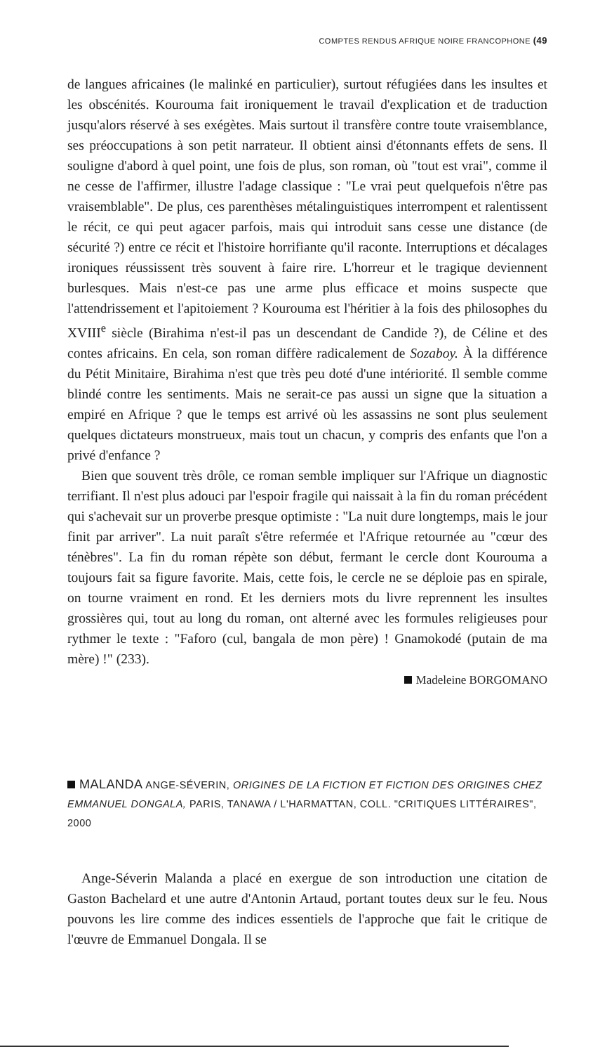COMPTES RENDUS AFRIQUE NOIRE FRANCOPHONE (49
de langues africaines (le malinké en particulier), surtout réfugiées dans les insultes et les obscénités. Kourouma fait ironiquement le travail d'explication et de traduction jusqu'alors réservé à ses exégètes. Mais surtout il transfère contre toute vraisemblance, ses préoccupations à son petit narrateur. Il obtient ainsi d'étonnants effets de sens. Il souligne d'abord à quel point, une fois de plus, son roman, où "tout est vrai", comme il ne cesse de l'affirmer, illustre l'adage classique : "Le vrai peut quelquefois n'être pas vraisemblable". De plus, ces parenthèses métalinguistiques interrompent et ralentissent le récit, ce qui peut agacer parfois, mais qui introduit sans cesse une distance (de sécurité ?) entre ce récit et l'histoire horrifiante qu'il raconte. Interruptions et décalages ironiques réussissent très souvent à faire rire. L'horreur et le tragique deviennent burlesques. Mais n'est-ce pas une arme plus efficace et moins suspecte que l'attendrissement et l'apitoiement ? Kourouma est l'héritier à la fois des philosophes du XVIII<sup>e</sup> siècle (Birahima n'est-il pas un descendant de Candide ?), de Céline et des contes africains. En cela, son roman diffère radicalement de Sozaboy. À la différence du Pétit Minitaire, Birahima n'est que très peu doté d'une intériorité. Il semble comme blindé contre les sentiments. Mais ne serait-ce pas aussi un signe que la situation a empiré en Afrique ? que le temps est arrivé où les assassins ne sont plus seulement quelques dictateurs monstrueux, mais tout un chacun, y compris des enfants que l'on a privé d'enfance ?
Bien que souvent très drôle, ce roman semble impliquer sur l'Afrique un diagnostic terrifiant. Il n'est plus adouci par l'espoir fragile qui naissait à la fin du roman précédent qui s'achevait sur un proverbe presque optimiste : "La nuit dure longtemps, mais le jour finit par arriver". La nuit paraît s'être refermée et l'Afrique retournée au "cœur des ténèbres". La fin du roman répète son début, fermant le cercle dont Kourouma a toujours fait sa figure favorite. Mais, cette fois, le cercle ne se déploie pas en spirale, on tourne vraiment en rond. Et les derniers mots du livre reprennent les insultes grossières qui, tout au long du roman, ont alterné avec les formules religieuses pour rythmer le texte : "Faforo (cul, bangala de mon père) ! Gnamokodé (putain de ma mère) !" (233).
Madeleine BORGOMANO
MALANDA ANGE-SÉVERIN, ORIGINES DE LA FICTION ET FICTION DES ORIGINES CHEZ EMMANUEL DONGALA, PARIS, TANAWA / L'HARMATTAN, COLL. "CRITIQUES LITTÉRAIRES", 2000
Ange-Séverin Malanda a placé en exergue de son introduction une citation de Gaston Bachelard et une autre d'Antonin Artaud, portant toutes deux sur le feu. Nous pouvons les lire comme des indices essentiels de l'approche que fait le critique de l'œuvre de Emmanuel Dongala. Il se